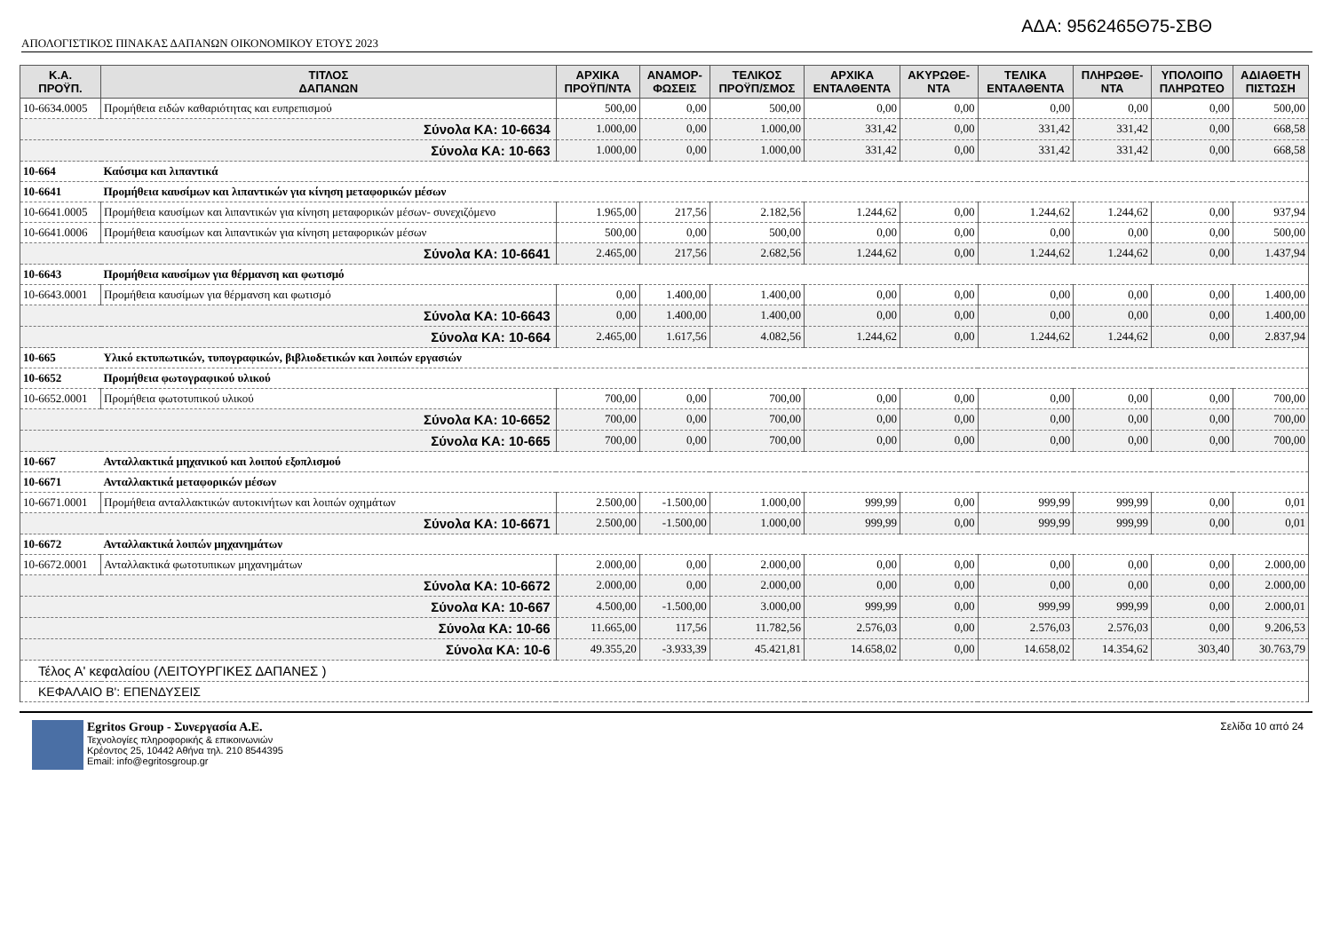ΑΔΑ: 9562465Θ75-ΣΒΘ
ΑΠΟΛΟΓΙΣΤΙΚΟΣ ΠΙΝΑΚΑΣ ΔΑΠΑΝΩΝ ΟΙΚΟΝΟΜΙΚΟΥ ΕΤΟΥΣ 2023
| Κ.Α. ΠΡΟΫΠ. | ΤΙΤΛΟΣ ΔΑΠΑΝΩΝ | ΑΡΧΙΚΑ ΠΡΟΫΠ/ΝΤΑ | ΑΝΑΜΟΡ- ΦΩΣΕΙΣ | ΤΕΛΙΚΟΣ ΠΡΟΫΠ/ΣΜΟΣ | ΑΡΧΙΚΑ ΕΝΤΑΛΘΕΝΤΑ | ΑΚΥΡΩΘΕ- ΝΤΑ | ΤΕΛΙΚΑ ΕΝΤΑΛΘΕΝΤΑ | ΠΛΗΡΩΘΕ- ΝΤΑ | ΥΠΟΛΟΙΠΟ ΠΛΗΡΩΤΕΟ | ΑΔΙΑΘΕΤΗ ΠΙΣΤΩΣΗ |
| --- | --- | --- | --- | --- | --- | --- | --- | --- | --- | --- |
| 10-6634.0005 | Προμήθεια ειδών καθαριότητας και ευπρεπισμού | 500,00 | 0,00 | 500,00 | 0,00 | 0,00 | 0,00 | 0,00 | 0,00 | 500,00 |
| Σύνολα ΚΑ: 10-6634 | | 1.000,00 | 0,00 | 1.000,00 | 331,42 | 0,00 | 331,42 | 331,42 | 0,00 | 668,58 |
| Σύνολα ΚΑ: 10-663 | | 1.000,00 | 0,00 | 1.000,00 | 331,42 | 0,00 | 331,42 | 331,42 | 0,00 | 668,58 |
| 10-664 | Καύσιμα και λιπαντικά | | | | | | | | | |
| 10-6641 | Προμήθεια καυσίμων και λιπαντικών για κίνηση μεταφορικών μέσων | | | | | | | | | |
| 10-6641.0005 | Προμήθεια καυσίμων και λιπαντικών για κίνηση μεταφορικών μέσων- συνεχιζόμενο | 1.965,00 | 217,56 | 2.182,56 | 1.244,62 | 0,00 | 1.244,62 | 1.244,62 | 0,00 | 937,94 |
| 10-6641.0006 | Προμήθεια καυσίμων και λιπαντικών για κίνηση μεταφορικών μέσων | 500,00 | 0,00 | 500,00 | 0,00 | 0,00 | 0,00 | 0,00 | 0,00 | 500,00 |
| Σύνολα ΚΑ: 10-6641 | | 2.465,00 | 217,56 | 2.682,56 | 1.244,62 | 0,00 | 1.244,62 | 1.244,62 | 0,00 | 1.437,94 |
| 10-6643 | Προμήθεια καυσίμων για θέρμανση και φωτισμό | | | | | | | | | |
| 10-6643.0001 | Προμήθεια καυσίμων για θέρμανση και φωτισμό | 0,00 | 1.400,00 | 1.400,00 | 0,00 | 0,00 | 0,00 | 0,00 | 0,00 | 1.400,00 |
| Σύνολα ΚΑ: 10-6643 | | 0,00 | 1.400,00 | 1.400,00 | 0,00 | 0,00 | 0,00 | 0,00 | 0,00 | 1.400,00 |
| Σύνολα ΚΑ: 10-664 | | 2.465,00 | 1.617,56 | 4.082,56 | 1.244,62 | 0,00 | 1.244,62 | 1.244,62 | 0,00 | 2.837,94 |
| 10-665 | Υλικό εκτυπωτικών, τυπογραφικών, βιβλιοδετικών και λοιπών εργασιών | | | | | | | | | |
| 10-6652 | Προμήθεια φωτογραφικού υλικού | | | | | | | | | |
| 10-6652.0001 | Προμήθεια φωτοτυπικού υλικού | 700,00 | 0,00 | 700,00 | 0,00 | 0,00 | 0,00 | 0,00 | 0,00 | 700,00 |
| Σύνολα ΚΑ: 10-6652 | | 700,00 | 0,00 | 700,00 | 0,00 | 0,00 | 0,00 | 0,00 | 0,00 | 700,00 |
| Σύνολα ΚΑ: 10-665 | | 700,00 | 0,00 | 700,00 | 0,00 | 0,00 | 0,00 | 0,00 | 0,00 | 700,00 |
| 10-667 | Ανταλλακτικά μηχανικού και λοιπού εξοπλισμού | | | | | | | | | |
| 10-6671 | Ανταλλακτικά μεταφορικών μέσων | | | | | | | | | |
| 10-6671.0001 | Προμήθεια ανταλλακτικών αυτοκινήτων και λοιπών οχημάτων | 2.500,00 | -1.500,00 | 1.000,00 | 999,99 | 0,00 | 999,99 | 999,99 | 0,00 | 0,01 |
| Σύνολα ΚΑ: 10-6671 | | 2.500,00 | -1.500,00 | 1.000,00 | 999,99 | 0,00 | 999,99 | 999,99 | 0,00 | 0,01 |
| 10-6672 | Ανταλλακτικά λοιπών μηχανημάτων | | | | | | | | | |
| 10-6672.0001 | Ανταλλακτικά φωτοτυπικων μηχανημάτων | 2.000,00 | 0,00 | 2.000,00 | 0,00 | 0,00 | 0,00 | 0,00 | 0,00 | 2.000,00 |
| Σύνολα ΚΑ: 10-6672 | | 2.000,00 | 0,00 | 2.000,00 | 0,00 | 0,00 | 0,00 | 0,00 | 0,00 | 2.000,00 |
| Σύνολα ΚΑ: 10-667 | | 4.500,00 | -1.500,00 | 3.000,00 | 999,99 | 0,00 | 999,99 | 999,99 | 0,00 | 2.000,01 |
| Σύνολα ΚΑ: 10-66 | | 11.665,00 | 117,56 | 11.782,56 | 2.576,03 | 0,00 | 2.576,03 | 2.576,03 | 0,00 | 9.206,53 |
| Σύνολα ΚΑ: 10-6 | | 49.355,20 | -3.933,39 | 45.421,81 | 14.658,02 | 0,00 | 14.658,02 | 14.354,62 | 303,40 | 30.763,79 |
| Τέλος Α' κεφαλαίου (ΛΕΙΤΟΥΡΓΙΚΕΣ ΔΑΠΑΝΕΣ ) | | | | | | | | | | |
| ΚΕΦΑΛΑΙΟ Β': ΕΠΕΝΔΥΣΕΙΣ | | | | | | | | | | |
Egritos Group - Συνεργασία Α.Ε.
Τεχνολογίες πληροφορικής & επικοινωνιών
Κρέοντος 25, 10442 Αθήνα τηλ. 210 8544395
Email: info@egritosgroup.gr
Σελίδα 10 από 24